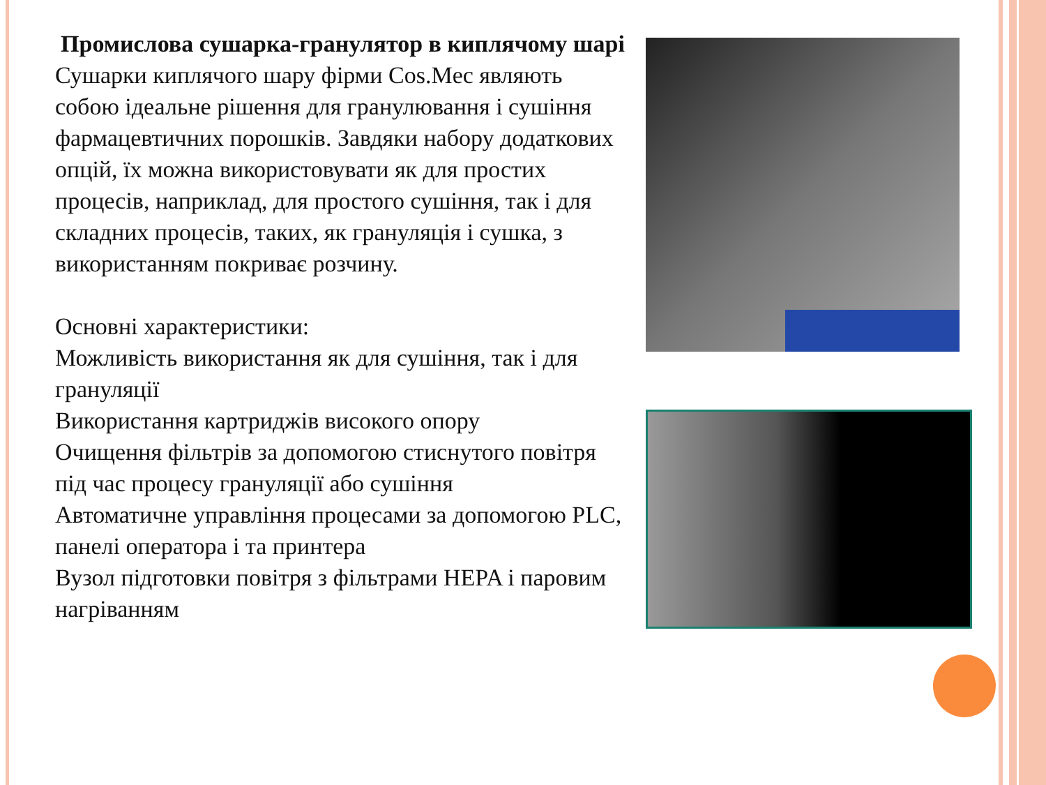Промислова сушарка-гранулятор в киплячому шарі
Сушарки киплячого шару фірми Cos.Mec являють собою ідеальне рішення для гранулювання і сушіння фармацевтичних порошків. Завдяки набору додаткових опцій, їх можна використовувати як для простих процесів, наприклад, для простого сушіння, так і для складних процесів, таких, як грануляція і сушка, з використанням покриває розчину.
Основні характеристики:
Можливість використання як для сушіння, так і для грануляції
Використання картриджів високого опору
Очищення фільтрів за допомогою стиснутого повітря під час процесу грануляції або сушіння
Автоматичне управління процесами за допомогою PLC, панелі оператора і та принтера
Вузол підготовки повітря з фільтрами HEPA і паровим нагріванням